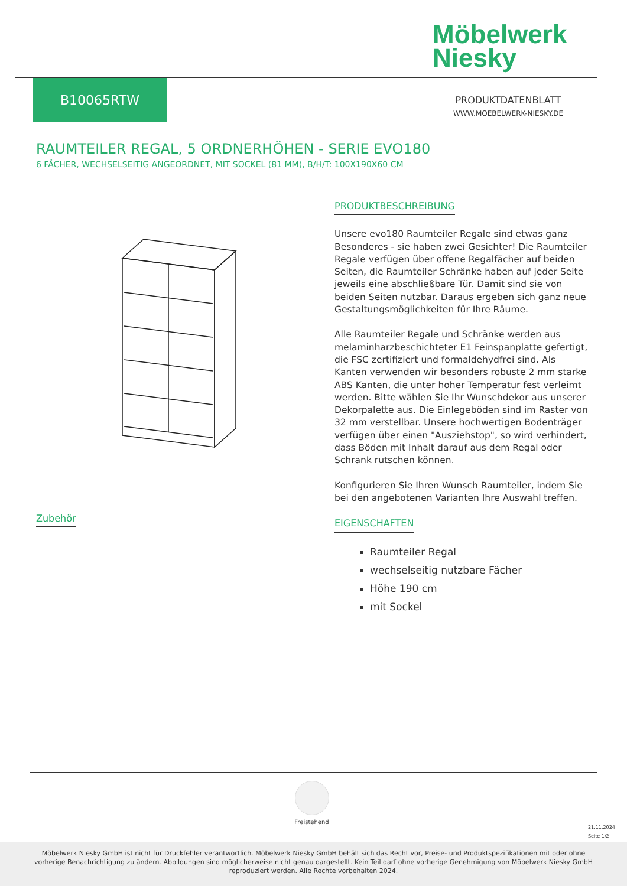Möbelwerk
Niesky
B10065RTW
PRODUKTDATENBLATT
WWW.MOEBELWERK-NIESKY.DE
RAUMTEILER REGAL, 5 ORDNERHÖHEN - SERIE EVO180
6 FÄCHER, WECHSELSEITIG ANGEORDNET, MIT SOCKEL (81 MM), B/H/T: 100X190X60 CM
PRODUKTBESCHREIBUNG
Unsere evo180 Raumteiler Regale sind etwas ganz Besonderes - sie haben zwei Gesichter! Die Raumteiler Regale verfügen über offene Regalfächer auf beiden Seiten, die Raumteiler Schränke haben auf jeder Seite jeweils eine abschließbare Tür. Damit sind sie von beiden Seiten nutzbar. Daraus ergeben sich ganz neue Gestaltungsmöglichkeiten für Ihre Räume.
Alle Raumteiler Regale und Schränke werden aus melaminharzbeschichteter E1 Feinspanplatte gefertigt, die FSC zertifiziert und formaldehydfrei sind. Als Kanten verwenden wir besonders robuste 2 mm starke ABS Kanten, die unter hoher Temperatur fest verleimt werden. Bitte wählen Sie Ihr Wunschdekor aus unserer Dekorpalette aus. Die Einlegeböden sind im Raster von 32 mm verstellbar. Unsere hochwertigen Bodenträger verfügen über einen "Ausziehstop", so wird verhindert, dass Böden mit Inhalt darauf aus dem Regal oder Schrank rutschen können.
Konfigurieren Sie Ihren Wunsch Raumteiler, indem Sie bei den angebotenen Varianten Ihre Auswahl treffen.
EIGENSCHAFTEN
Raumteiler Regal
wechselseitig nutzbare Fächer
Höhe 190 cm
mit Sockel
Zubehör
Freistehend
21.11.2024
Seite 1/2
Möbelwerk Niesky GmbH ist nicht für Druckfehler verantwortlich. Möbelwerk Niesky GmbH behält sich das Recht vor, Preise- und Produktspezifikationen mit oder ohne vorherige Benachrichtigung zu ändern. Abbildungen sind möglicherweise nicht genau dargestellt. Kein Teil darf ohne vorherige Genehmigung von Möbelwerk Niesky GmbH reproduziert werden. Alle Rechte vorbehalten 2024.